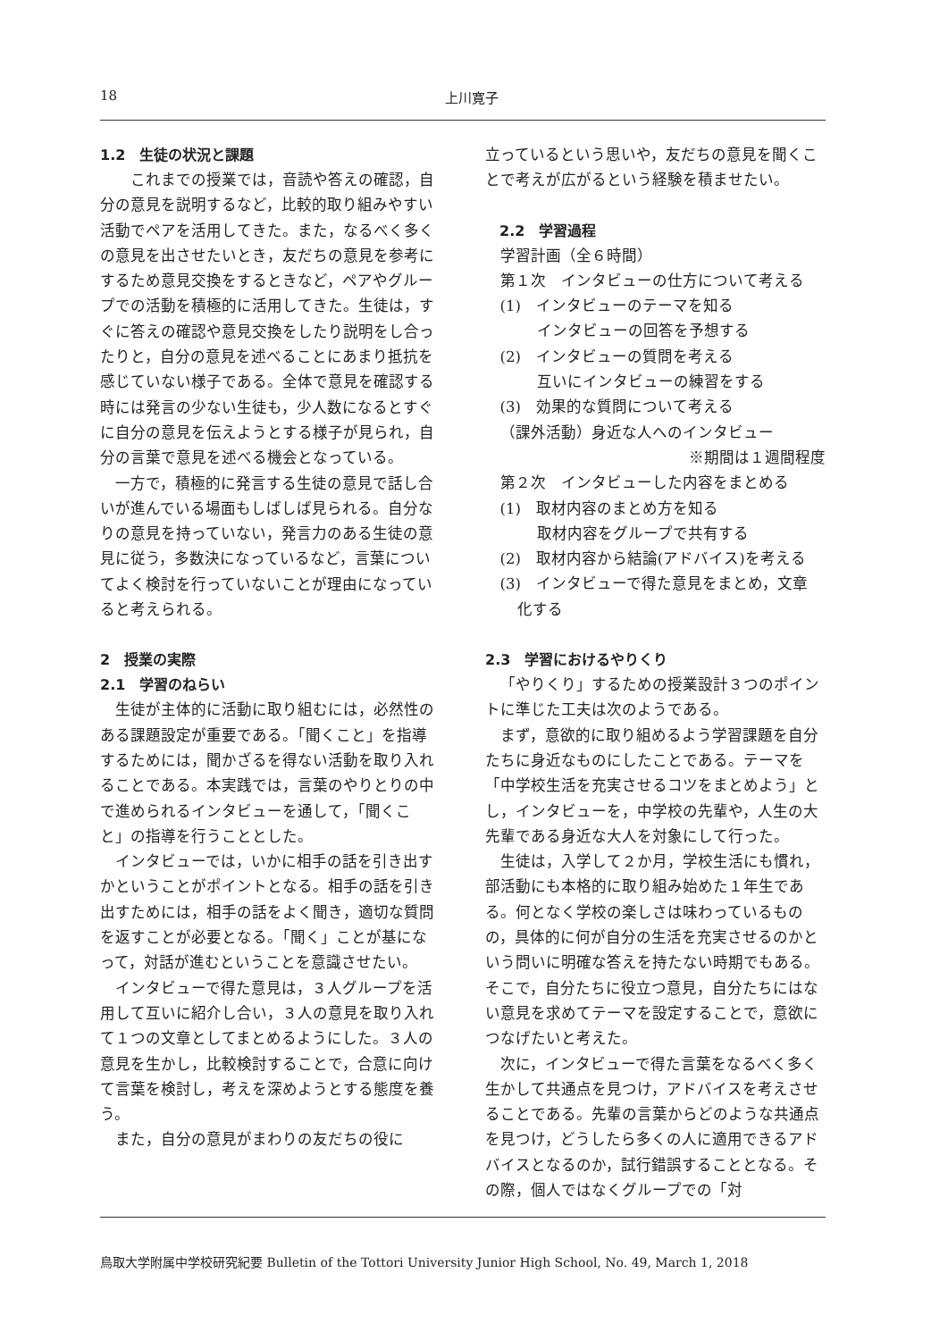18 上川寛子
1.2　生徒の状況と課題
　これまでの授業では，音読や答えの確認，自分の意見を説明するなど，比較的取り組みやすい活動でペアを活用してきた。また，なるべく多くの意見を出させたいとき，友だちの意見を参考にするため意見交換をするときなど，ペアやグループでの活動を積極的に活用してきた。生徒は，すぐに答えの確認や意見交換をしたり説明をし合ったりと，自分の意見を述べることにあまり抵抗を感じていない様子である。全体で意見を確認する時には発言の少ない生徒も，少人数になるとすぐに自分の意見を伝えようとする様子が見られ，自分の言葉で意見を述べる機会となっている。
一方で，積極的に発言する生徒の意見で話し合いが進んでいる場面もしばしば見られる。自分なりの意見を持っていない，発言力のある生徒の意見に従う，多数決になっているなど，言葉についてよく検討を行っていないことが理由になっていると考えられる。
2　授業の実際
2.1　学習のねらい
生徒が主体的に活動に取り組むには，必然性のある課題設定が重要である。「聞くこと」を指導するためには，聞かざるを得ない活動を取り入れることである。本実践では，言葉のやりとりの中で進められるインタビューを通して，「聞くこと」の指導を行うこととした。
インタビューでは，いかに相手の話を引き出すかということがポイントとなる。相手の話を引き出すためには，相手の話をよく聞き，適切な質問を返すことが必要となる。「聞く」ことが基になって，対話が進むということを意識させたい。
インタビューで得た意見は，３人グループを活用して互いに紹介し合い，３人の意見を取り入れて１つの文章としてまとめるようにした。３人の意見を生かし，比較検討することで，合意に向けて言葉を検討し，考えを深めようとする態度を養う。
また，自分の意見がまわりの友だちの役に
立っているという思いや，友だちの意見を聞くことで考えが広がるという経験を積ませたい。
2.2　学習過程
学習計画（全６時間）
第１次　インタビューの仕方について考える
(1)　インタビューのテーマを知る
インタビューの回答を予想する
(2)　インタビューの質問を考える
互いにインタビューの練習をする
(3)　効果的な質問について考える
（課外活動）身近な人へのインタビュー
※期間は１週間程度
第２次　インタビューした内容をまとめる
(1)　取材内容のまとめ方を知る
取材内容をグループで共有する
(2)　取材内容から結論(アドバイス)を考える
(3)　インタビューで得た意見をまとめ，文章
化する
2.3　学習におけるやりくり
「やりくり」するための授業設計３つのポイントに準じた工夫は次のようである。
まず，意欲的に取り組めるよう学習課題を自分たちに身近なものにしたことである。テーマを「中学校生活を充実させるコツをまとめよう」とし，インタビューを，中学校の先輩や，人生の大先輩である身近な大人を対象にして行った。
生徒は，入学して２か月，学校生活にも慣れ，部活動にも本格的に取り組み始めた１年生である。何となく学校の楽しさは味わっているものの，具体的に何が自分の生活を充実させるのかという問いに明確な答えを持たない時期でもある。そこで，自分たちに役立つ意見，自分たちにはない意見を求めてテーマを設定することで，意欲につなげたいと考えた。
次に，インタビューで得た言葉をなるべく多く生かして共通点を見つけ，アドバイスを考えさせることである。先輩の言葉からどのような共通点を見つけ，どうしたら多くの人に適用できるアドバイスとなるのか，試行錯誤することとなる。その際，個人ではなくグループでの「対
鳥取大学附属中学校研究紀要 Bulletin of the Tottori University Junior High School, No. 49, March 1, 2018